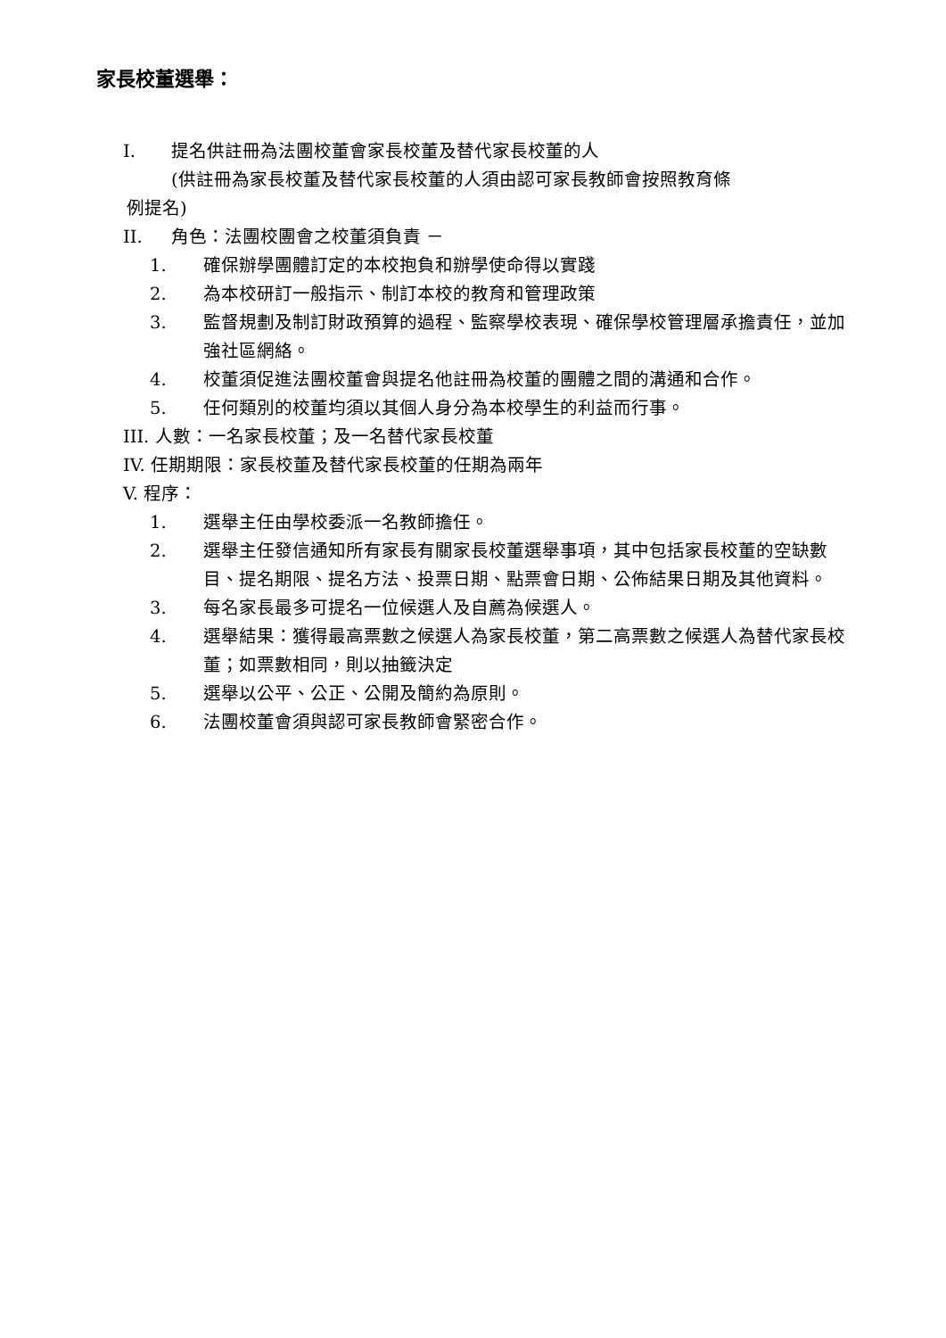家長校董選舉：
I. 提名供註冊為法團校董會家長校董及替代家長校董的人
(供註冊為家長校董及替代家長校董的人須由認可家長教師會按照教育條
例提名)
II. 角色：法團校團會之校董須負責 －
1. 確保辦學團體訂定的本校抱負和辦學使命得以實踐
2. 為本校研訂一般指示、制訂本校的教育和管理政策
3. 監督規劃及制訂財政預算的過程、監察學校表現、確保學校管理層承擔責任，並加強社區網絡。
4. 校董須促進法團校董會與提名他註冊為校董的團體之間的溝通和合作。
5. 任何類別的校董均須以其個人身分為本校學生的利益而行事。
III. 人數：一名家長校董；及一名替代家長校董
IV. 任期期限：家長校董及替代家長校董的任期為兩年
V. 程序：
1. 選舉主任由學校委派一名教師擔任。
2. 選舉主任發信通知所有家長有關家長校董選舉事項，其中包括家長校董的空缺數目、提名期限、提名方法、投票日期、點票會日期、公佈結果日期及其他資料。
3. 每名家長最多可提名一位候選人及自薦為候選人。
4. 選舉結果：獲得最高票數之候選人為家長校董，第二高票數之候選人為替代家長校董；如票數相同，則以抽籤決定
5. 選舉以公平、公正、公開及簡約為原則。
6. 法團校董會須與認可家長教師會緊密合作。